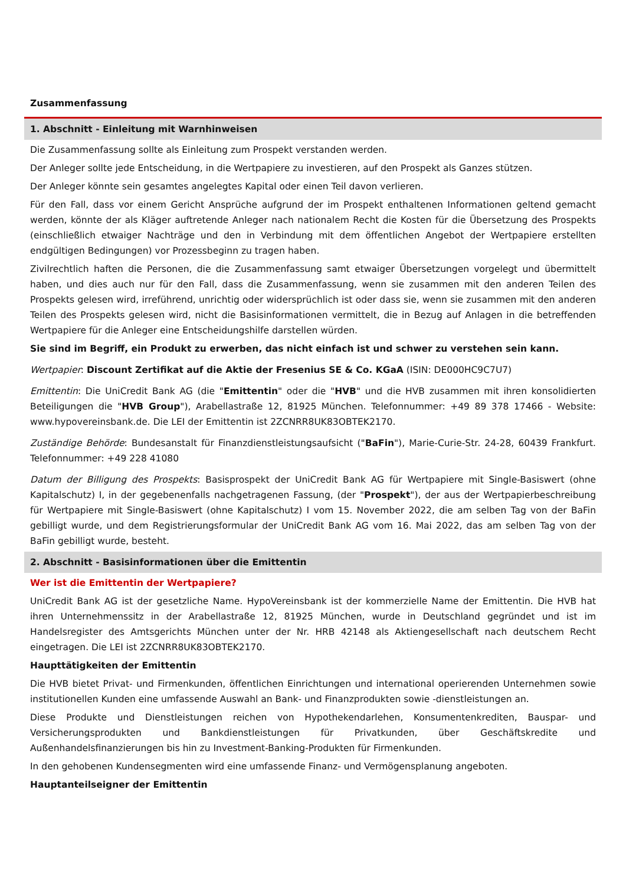Zusammenfassung
1. Abschnitt - Einleitung mit Warnhinweisen
Die Zusammenfassung sollte als Einleitung zum Prospekt verstanden werden.
Der Anleger sollte jede Entscheidung, in die Wertpapiere zu investieren, auf den Prospekt als Ganzes stützen.
Der Anleger könnte sein gesamtes angelegtes Kapital oder einen Teil davon verlieren.
Für den Fall, dass vor einem Gericht Ansprüche aufgrund der im Prospekt enthaltenen Informationen geltend gemacht werden, könnte der als Kläger auftretende Anleger nach nationalem Recht die Kosten für die Übersetzung des Prospekts (einschließlich etwaiger Nachträge und den in Verbindung mit dem öffentlichen Angebot der Wertpapiere erstellten endgültigen Bedingungen) vor Prozessbeginn zu tragen haben.
Zivilrechtlich haften die Personen, die die Zusammenfassung samt etwaiger Übersetzungen vorgelegt und übermittelt haben, und dies auch nur für den Fall, dass die Zusammenfassung, wenn sie zusammen mit den anderen Teilen des Prospekts gelesen wird, irreführend, unrichtig oder widersprüchlich ist oder dass sie, wenn sie zusammen mit den anderen Teilen des Prospekts gelesen wird, nicht die Basisinformationen vermittelt, die in Bezug auf Anlagen in die betreffenden Wertpapiere für die Anleger eine Entscheidungshilfe darstellen würden.
Sie sind im Begriff, ein Produkt zu erwerben, das nicht einfach ist und schwer zu verstehen sein kann.
Wertpapier: Discount Zertifikat auf die Aktie der Fresenius SE & Co. KGaA (ISIN: DE000HC9C7U7)
Emittentin: Die UniCredit Bank AG (die "Emittentin" oder die "HVB" und die HVB zusammen mit ihren konsolidierten Beteiligungen die "HVB Group"), Arabellastraße 12, 81925 München. Telefonnummer: +49 89 378 17466 - Website: www.hypovereinsbank.de. Die LEI der Emittentin ist 2ZCNRR8UK83OBTEK2170.
Zuständige Behörde: Bundesanstalt für Finanzdienstleistungsaufsicht ("BaFin"), Marie-Curie-Str. 24-28, 60439 Frankfurt. Telefonnummer: +49 228 41080
Datum der Billigung des Prospekts: Basisprospekt der UniCredit Bank AG für Wertpapiere mit Single-Basiswert (ohne Kapitalschutz) I, in der gegebenenfalls nachgetragenen Fassung, (der "Prospekt"), der aus der Wertpapierbeschreibung für Wertpapiere mit Single-Basiswert (ohne Kapitalschutz) I vom 15. November 2022, die am selben Tag von der BaFin gebilligt wurde, und dem Registrierungsformular der UniCredit Bank AG vom 16. Mai 2022, das am selben Tag von der BaFin gebilligt wurde, besteht.
2. Abschnitt - Basisinformationen über die Emittentin
Wer ist die Emittentin der Wertpapiere?
UniCredit Bank AG ist der gesetzliche Name. HypoVereinsbank ist der kommerzielle Name der Emittentin. Die HVB hat ihren Unternehmenssitz in der Arabellastraße 12, 81925 München, wurde in Deutschland gegründet und ist im Handelsregister des Amtsgerichts München unter der Nr. HRB 42148 als Aktiengesellschaft nach deutschem Recht eingetragen. Die LEI ist 2ZCNRR8UK83OBTEK2170.
Haupttätigkeiten der Emittentin
Die HVB bietet Privat- und Firmenkunden, öffentlichen Einrichtungen und international operierenden Unternehmen sowie institutionellen Kunden eine umfassende Auswahl an Bank- und Finanzprodukten sowie -dienstleistungen an.
Diese Produkte und Dienstleistungen reichen von Hypothekendarlehen, Konsumentenkrediten, Bauspar- und Versicherungsprodukten und Bankdienstleistungen für Privatkunden, über Geschäftskredite und Außenhandelsfinanzierungen bis hin zu Investment-Banking-Produkten für Firmenkunden.
In den gehobenen Kundensegmenten wird eine umfassende Finanz- und Vermögensplanung angeboten.
Hauptanteilseigner der Emittentin